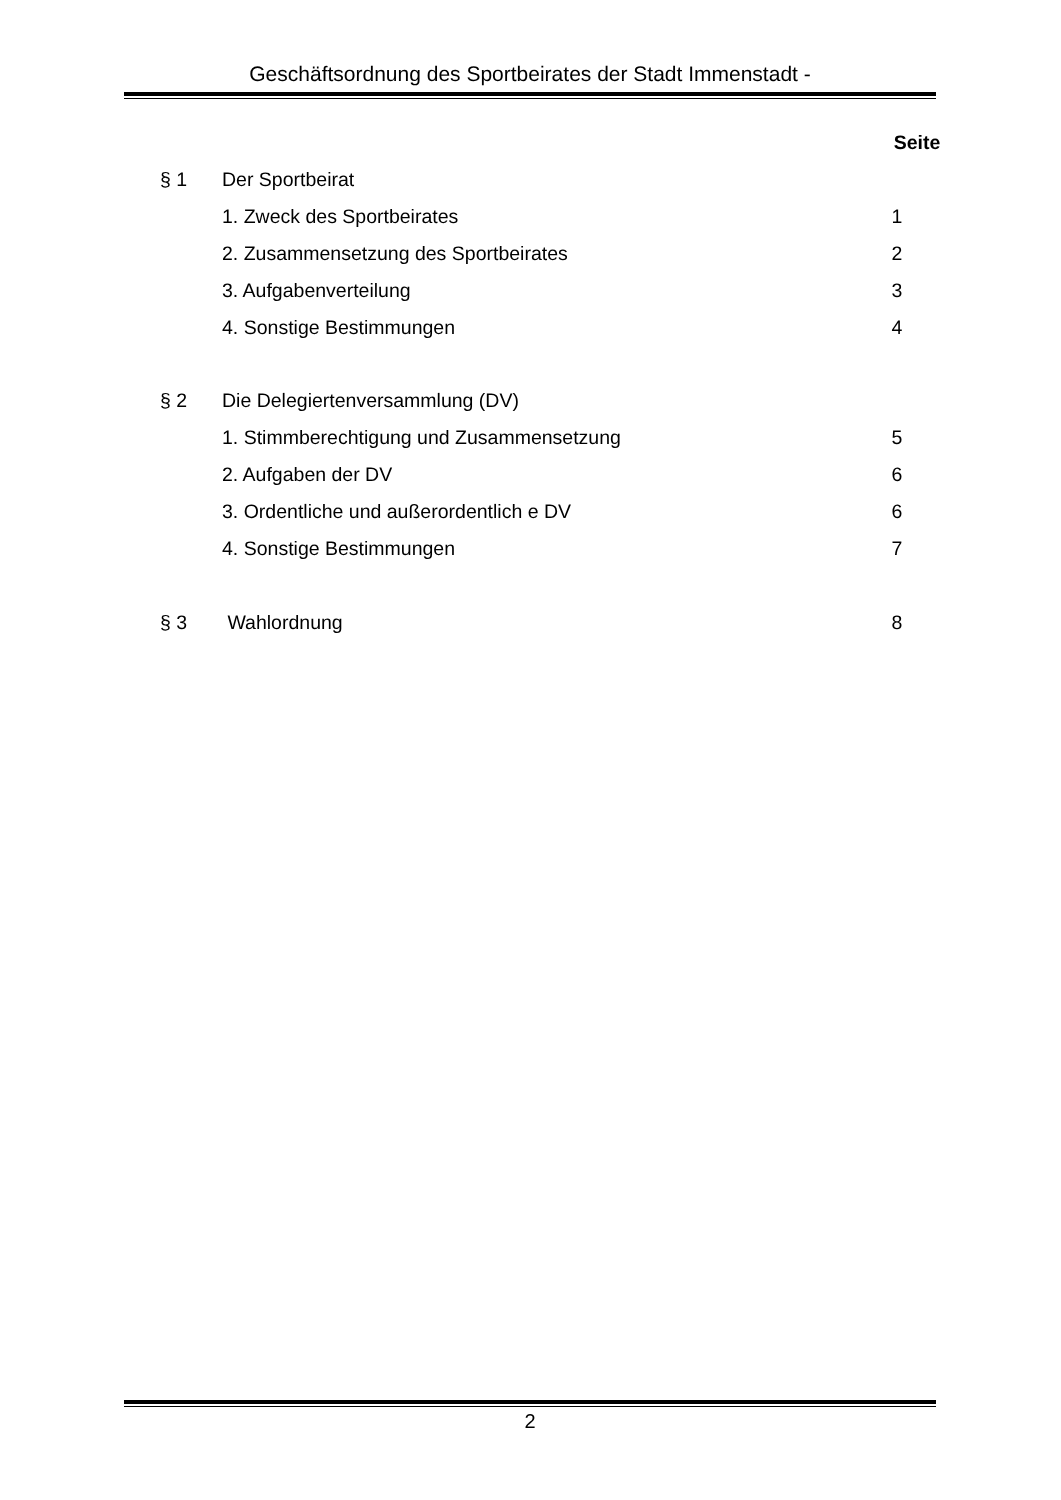Geschäftsordnung des Sportbeirates der Stadt Immenstadt -
| | | Seite |
| § 1 | Der Sportbeirat | |
| | 1. Zweck des Sportbeirates | 1 |
| | 2. Zusammensetzung des Sportbeirates | 2 |
| | 3. Aufgabenverteilung | 3 |
| | 4. Sonstige Bestimmungen | 4 |
| § 2 | Die Delegiertenversammlung (DV) | |
| | 1. Stimmberechtigung und Zusammensetzung | 5 |
| | 2. Aufgaben der DV | 6 |
| | 3. Ordentliche und außerordentlich e DV | 6 |
| | 4. Sonstige Bestimmungen | 7 |
| § 3 | Wahlordnung | 8 |
2